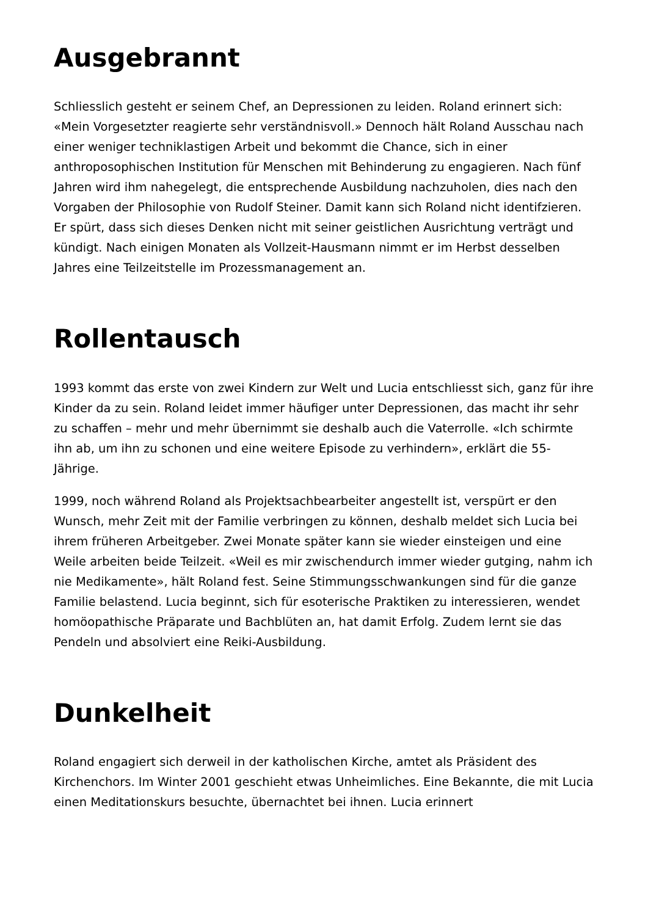Ausgebrannt
Schliesslich gesteht er seinem Chef, an Depressionen zu leiden. Roland erinnert sich: «Mein Vorgesetzter reagierte sehr verständnisvoll.» Dennoch hält Roland Ausschau nach einer weniger techniklastigen Arbeit und bekommt die Chance, sich in einer anthroposophischen Institution für Menschen mit Behinderung zu engagieren. Nach fünf Jahren wird ihm nahegelegt, die entsprechende Ausbildung nachzuholen, dies nach den Vorgaben der Philosophie von Rudolf Steiner. Damit kann sich Roland nicht identifzieren. Er spürt, dass sich dieses Denken nicht mit seiner geistlichen Ausrichtung verträgt und kündigt. Nach einigen Monaten als Vollzeit-Hausmann nimmt er im Herbst desselben Jahres eine Teilzeitstelle im Prozessmanagement an.
Rollentausch
1993 kommt das erste von zwei Kindern zur Welt und Lucia entschliesst sich, ganz für ihre Kinder da zu sein. Roland leidet immer häufiger unter Depressionen, das macht ihr sehr zu schaffen – mehr und mehr übernimmt sie deshalb auch die Vaterrolle. «Ich schirmte ihn ab, um ihn zu schonen und eine weitere Episode zu verhindern», erklärt die 55-Jährige.
1999, noch während Roland als Projektsachbearbeiter angestellt ist, verspürt er den Wunsch, mehr Zeit mit der Familie verbringen zu können, deshalb meldet sich Lucia bei ihrem früheren Arbeitgeber. Zwei Monate später kann sie wieder einsteigen und eine Weile arbeiten beide Teilzeit. «Weil es mir zwischendurch immer wieder gutging, nahm ich nie Medikamente», hält Roland fest. Seine Stimmungsschwankungen sind für die ganze Familie belastend. Lucia beginnt, sich für esoterische Praktiken zu interessieren, wendet homöopathische Präparate und Bachblüten an, hat damit Erfolg. Zudem lernt sie das Pendeln und absolviert eine Reiki-Ausbildung.
Dunkelheit
Roland engagiert sich derweil in der katholischen Kirche, amtet als Präsident des Kirchenchors. Im Winter 2001 geschieht etwas Unheimliches. Eine Bekannte, die mit Lucia einen Meditationskurs besuchte, übernachtet bei ihnen. Lucia erinnert